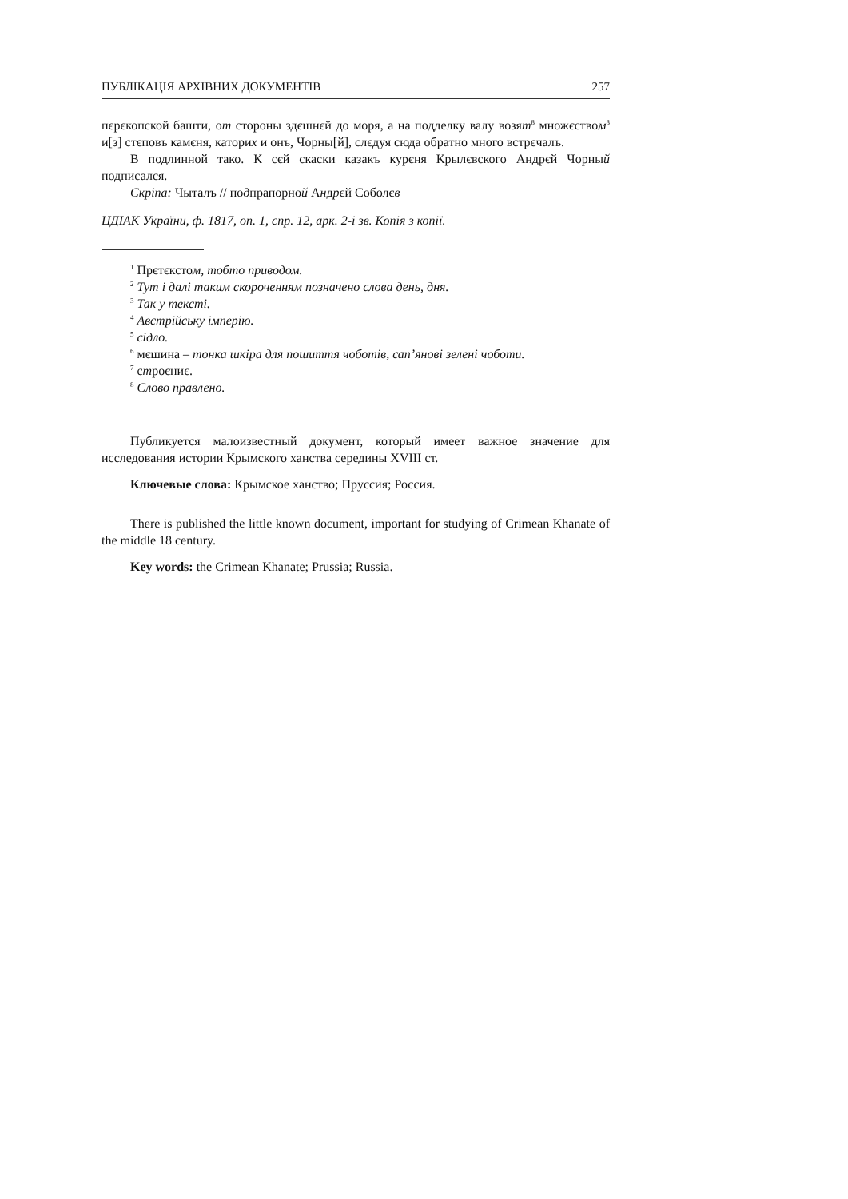ПУБЛІКАЦІЯ АРХІВНИХ ДОКУМЕНТІВ 257
пєрєкопской башти, от стороны здєшнєй до моря, а на подделку валу возят<sup>8</sup> множєством<sup>8</sup> и[з] стєповъ камєня, каторих и онъ, Чорны[й], слєдуя сюда обратно много встрєчалъ.
В подлинной тако. К сєй скаски казакъ курєня Крылєвского Андрєй Чорный подписался.
Скріпа: Чыталъ // подпрапорной Андрєй Соболєв
ЦДІАК України, ф. 1817, оп. 1, спр. 12, арк. 2-і зв. Копія з копії.
<sup>1</sup> Прєтєкстом, тобто приводом.
<sup>2</sup> Тут і далі таким скороченням позначено слова день, дня.
<sup>3</sup> Так у тексті.
<sup>4</sup> Австрійську імперію.
<sup>5</sup> сідло.
<sup>6</sup> мєшина – тонка шкіра для пошиття чоботів, сап’янові зелені чоботи.
<sup>7</sup> строєниє.
<sup>8</sup> Слово правлено.
Публикуется малоизвестный документ, который имеет важное значение для исследования истории Крымского ханства середины XVIII ст.
Ключевые слова: Крымское ханство; Пруссия; Россия.
There is published the little known document, important for studying of Crimean Khanate of the middle 18 century.
Key words: the Crimean Khanate; Prussia; Russia.